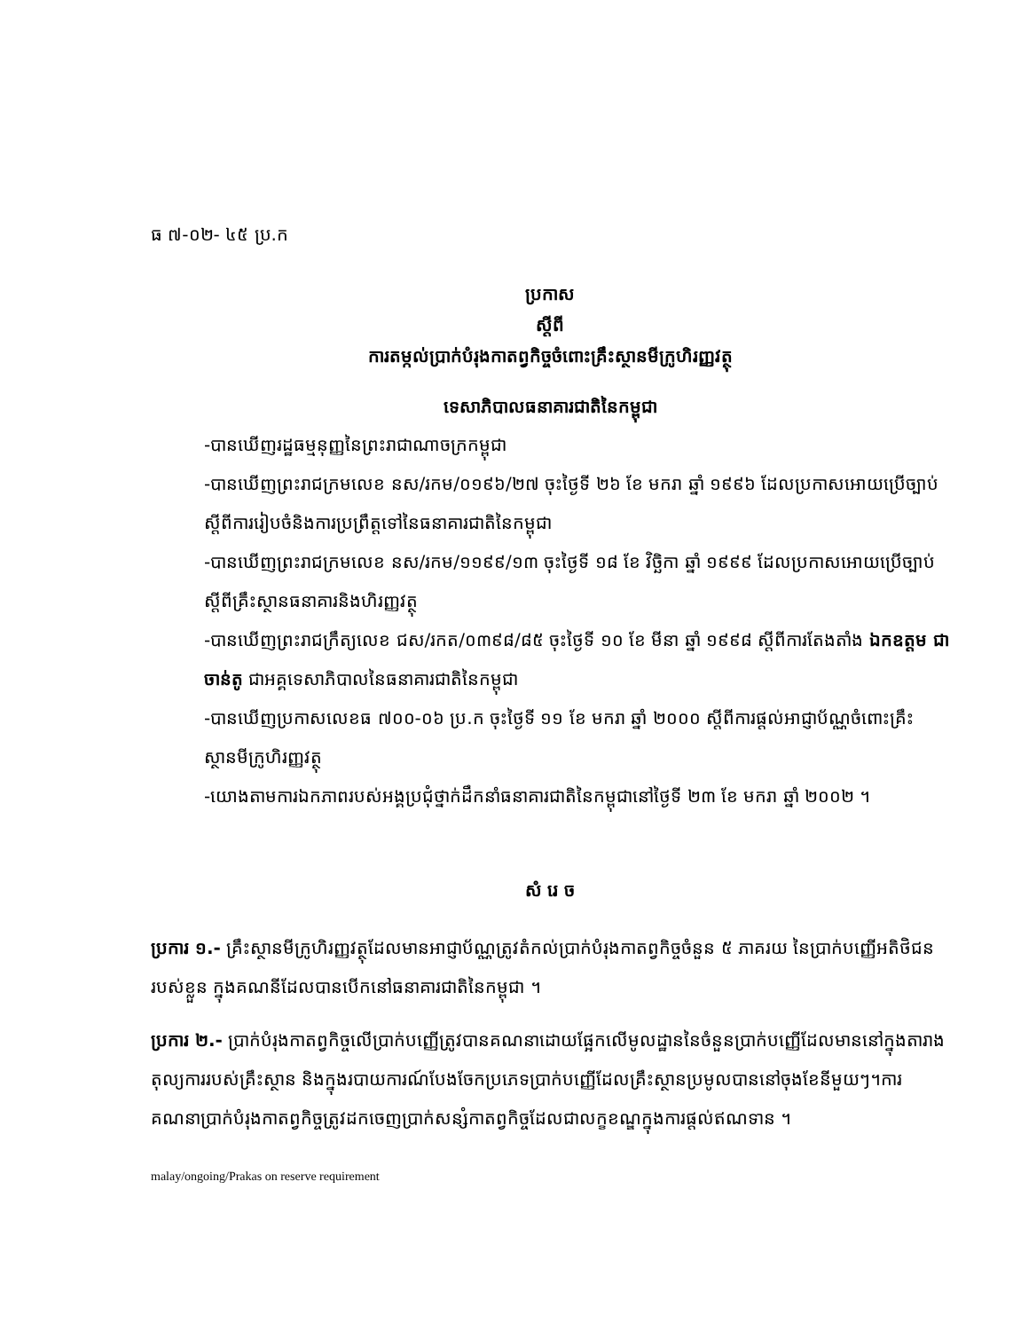ធ ៧-០២- ៤៥ ប្រ.ក
ប្រកាស
ស្តីពី
ការតម្កល់ប្រាក់បំរុងកាតព្វកិច្ចចំពោះគ្រឹះស្ថានមីក្រូហិរញ្ញវត្ថុ
ទេសាភិបាលធនាគារជាតិនៃកម្ពុជា
-បានឃើញរដ្ឋធម្មនុញ្ញនៃព្រះរាជាណាចក្រកម្ពុជា
-បានឃើញព្រះរាជក្រមលេខ នស/រកម/០១៩៦/២៧ ចុះថ្ងៃទី ២៦ ខែ មករា ឆ្នាំ ១៩៩៦ ដែលប្រកាសអោយប្រើច្បាប់ស្តីពីការរៀបចំនិងការប្រព្រឹត្តទៅនៃធនាគារជាតិនៃកម្ពុជា
-បានឃើញព្រះរាជក្រមលេខ នស/រកម/១១៩៩/១៣ ចុះថ្ងៃទី ១៨ ខែ វិច្ឆិកា ឆ្នាំ ១៩៩៩ ដែលប្រកាសអោយប្រើច្បាប់ស្តីពីគ្រឹះស្ថានធនាគារនិងហិរញ្ញវត្ថុ
-បានឃើញព្រះរាជក្រឹត្យលេខ ជស/រកត/០៣៩៨/៨៥ ចុះថ្ងៃទី ១០ ខែ មីនា ឆ្នាំ ១៩៩៨ ស្តីពីការតែងតាំង ឯកឧត្តម ជា ចាន់តូ ជាអគ្គទេសាភិបាលនៃធនាគារជាតិនៃកម្ពុជា
-បានឃើញប្រកាសលេខធ ៧០០-០៦ ប្រ.ក ចុះថ្ងៃទី ១១ ខែ មករា ឆ្នាំ ២០០០ ស្តីពីការផ្តល់អាជ្ញាប័ណ្ណចំពោះគ្រឹះស្ថានមីក្រូហិរញ្ញវត្ថុ
-យោងតាមការឯកភាពរបស់អង្គប្រជុំថ្នាក់ដឹកនាំធនាគារជាតិនៃកម្ពុជានៅថ្ងៃទី ២៣ ខែ មករា ឆ្នាំ ២០០២ ។
សំ រេ ច
ប្រការ ១.- គ្រឹះស្ថានមីក្រូហិរញ្ញវត្ថុដែលមានអាជ្ញាប័ណ្ណត្រូវតំកល់ប្រាក់បំរុងកាតព្វកិច្ចចំនួន ៥ ភាគរយ នៃប្រាក់បញ្ញើអតិថិជនរបស់ខ្លួន ក្នុងគណនីដែលបានបើកនៅធនាគារជាតិនៃកម្ពុជា ។
ប្រការ ២.- ប្រាក់បំរុងកាតព្វកិច្ចលើប្រាក់បញ្ញើត្រូវបានគណនាដោយផ្អែកលើមូលដ្ឋាននៃចំនួនប្រាក់បញ្ញើដែលមាននៅក្នុងតារាងតុល្យការរបស់គ្រឹះស្ថាន និងក្នុងរបាយការណ៍បែងចែកប្រភេទប្រាក់បញ្ញើដែលគ្រឹះស្ថានប្រមូលបាននៅចុងខែនីមួយៗ។ការគណនាប្រាក់បំរុងកាតព្វកិច្ចត្រូវដកចេញប្រាក់សន្សំកាតព្វកិច្ចដែលជាលក្ខខណ្ឌក្នុងការផ្តល់ឥណទាន ។
malay/ongoing/Prakas on reserve requirement